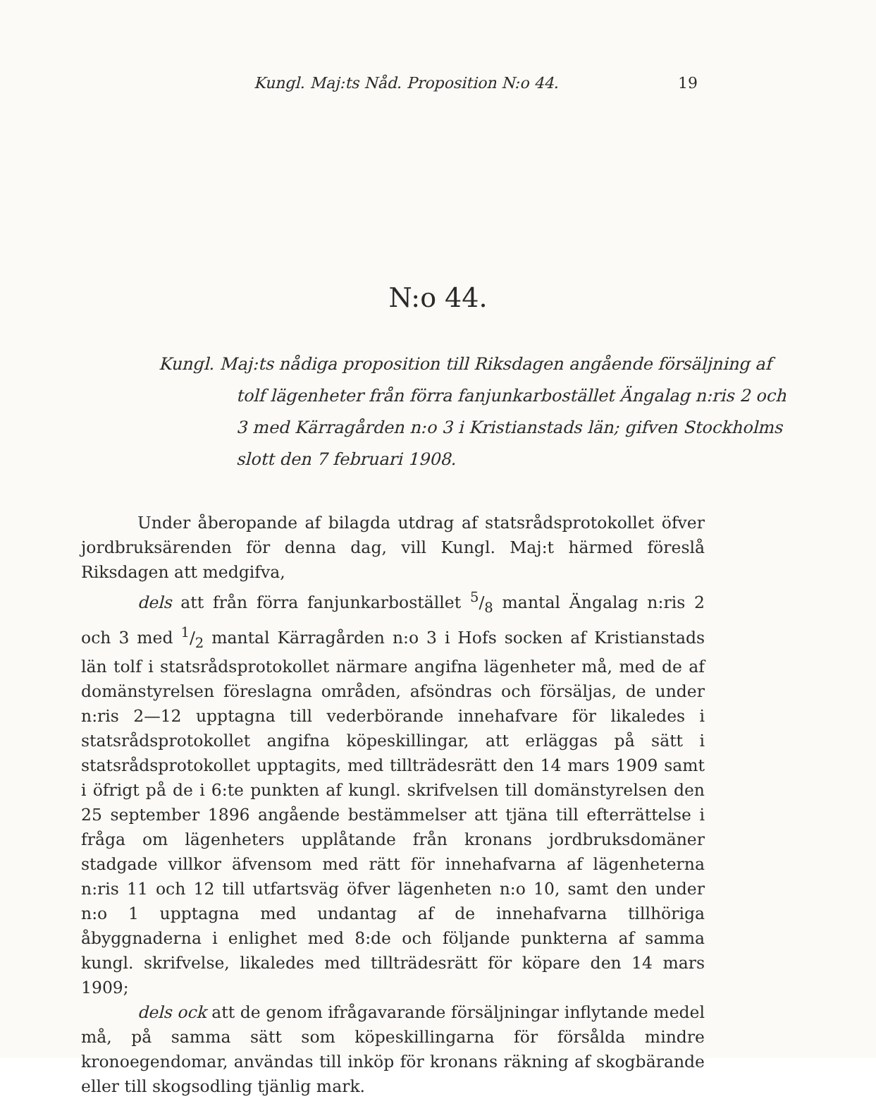Kungl. Maj:ts Nåd. Proposition N:o 44. 19
N:o 44.
Kungl. Maj:ts nådiga proposition till Riksdagen angående försäljning af tolf lägenheter från förra fanjunkarbostället Ängalag n:ris 2 och 3 med Kärragården n:o 3 i Kristianstads län; gifven Stockholms slott den 7 februari 1908.
Under åberopande af bilagda utdrag af statsrådsprotokollet öfver jordbruksärenden för denna dag, vill Kungl. Maj:t härmed föreslå Riksdagen att medgifva,
dels att från förra fanjunkarbostället 5/8 mantal Ängalag n:ris 2 och 3 med 1/2 mantal Kärragården n:o 3 i Hofs socken af Kristianstads län tolf i statsrådsprotokollet närmare angifna lägenheter må, med de af domänstyrelsen föreslagna områden, afsöndras och försäljas, de under n:ris 2—12 upptagna till vederbörande innehafvare för likaledes i statsrådsprotokollet angifna köpeskillingar, att erläggas på sätt i statsrådsprotokollet upptagits, med tillträdesrätt den 14 mars 1909 samt i öfrigt på de i 6:te punkten af kungl. skrifvelsen till domänstyrelsen den 25 september 1896 angående bestämmelser att tjäna till efterrättelse i fråga om lägenheters upplåtande från kronans jordbruksdomäner stadgade villkor äfvensom med rätt för innehafvarna af lägenheterna n:ris 11 och 12 till utfartsväg öfver lägenheten n:o 10, samt den under n:o 1 upptagna med undantag af de innehafvarna tillhöriga åbyggnaderna i enlighet med 8:de och följande punkterna af samma kungl. skrifvelse, likaledes med tillträdesrätt för köpare den 14 mars 1909;
dels ock att de genom ifrågavarande försäljningar inflytande medel må, på samma sätt som köpeskillingarna för försålda mindre kronoegendomar, användas till inköp för kronans räkning af skogbärande eller till skogsodling tjänlig mark.